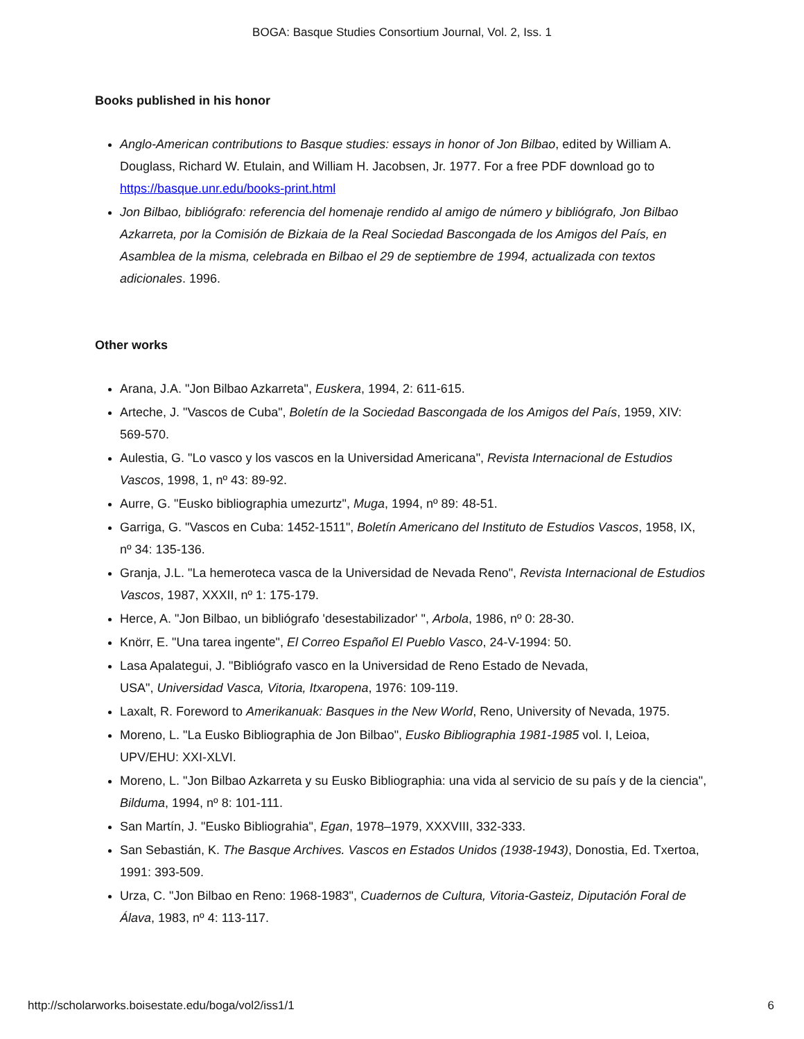BOGA: Basque Studies Consortium Journal, Vol. 2, Iss. 1
Books published in his honor
Anglo-American contributions to Basque studies: essays in honor of Jon Bilbao, edited by William A. Douglass, Richard W. Etulain, and William H. Jacobsen, Jr. 1977. For a free PDF download go to https://basque.unr.edu/books-print.html
Jon Bilbao, bibliógrafo: referencia del homenaje rendido al amigo de número y bibliógrafo, Jon Bilbao Azkarreta, por la Comisión de Bizkaia de la Real Sociedad Bascongada de los Amigos del País, en Asamblea de la misma, celebrada en Bilbao el 29 de septiembre de 1994, actualizada con textos adicionales. 1996.
Other works
Arana, J.A. "Jon Bilbao Azkarreta", Euskera, 1994, 2: 611-615.
Arteche, J. "Vascos de Cuba", Boletín de la Sociedad Bascongada de los Amigos del País, 1959, XIV: 569-570.
Aulestia, G. "Lo vasco y los vascos en la Universidad Americana", Revista Internacional de Estudios Vascos, 1998, 1, nº 43: 89-92.
Aurre, G. "Eusko bibliographia umezurtz", Muga, 1994, nº 89: 48-51.
Garriga, G. "Vascos en Cuba: 1452-1511", Boletín Americano del Instituto de Estudios Vascos, 1958, IX, nº 34: 135-136.
Granja, J.L. "La hemeroteca vasca de la Universidad de Nevada Reno", Revista Internacional de Estudios Vascos, 1987, XXXII, nº 1: 175-179.
Herce, A. "Jon Bilbao, un bibliógrafo 'desestabilizador' ", Arbola, 1986, nº 0: 28-30.
Knörr, E. "Una tarea ingente", El Correo Español El Pueblo Vasco, 24-V-1994: 50.
Lasa Apalategui, J. "Bibliógrafo vasco en la Universidad de Reno Estado de Nevada,
USA", Universidad Vasca, Vitoria, Itxaropena, 1976: 109-119.
Laxalt, R. Foreword to Amerikanuak: Basques in the New World, Reno, University of Nevada, 1975.
Moreno, L. "La Eusko Bibliographia de Jon Bilbao", Eusko Bibliographia 1981-1985 vol. I, Leioa, UPV/EHU: XXI-XLVI.
Moreno, L. "Jon Bilbao Azkarreta y su Eusko Bibliographia: una vida al servicio de su país y de la ciencia", Bilduma, 1994, nº 8: 101-111.
San Martín, J. "Eusko Bibliograhia", Egan, 1978–1979, XXXVIII, 332-333.
San Sebastián, K. The Basque Archives. Vascos en Estados Unidos (1938-1943), Donostia, Ed. Txertoa, 1991: 393-509.
Urza, C. "Jon Bilbao en Reno: 1968-1983", Cuadernos de Cultura, Vitoria-Gasteiz, Diputación Foral de Álava, 1983, nº 4: 113-117.
http://scholarworks.boisestate.edu/boga/vol2/iss1/1 6